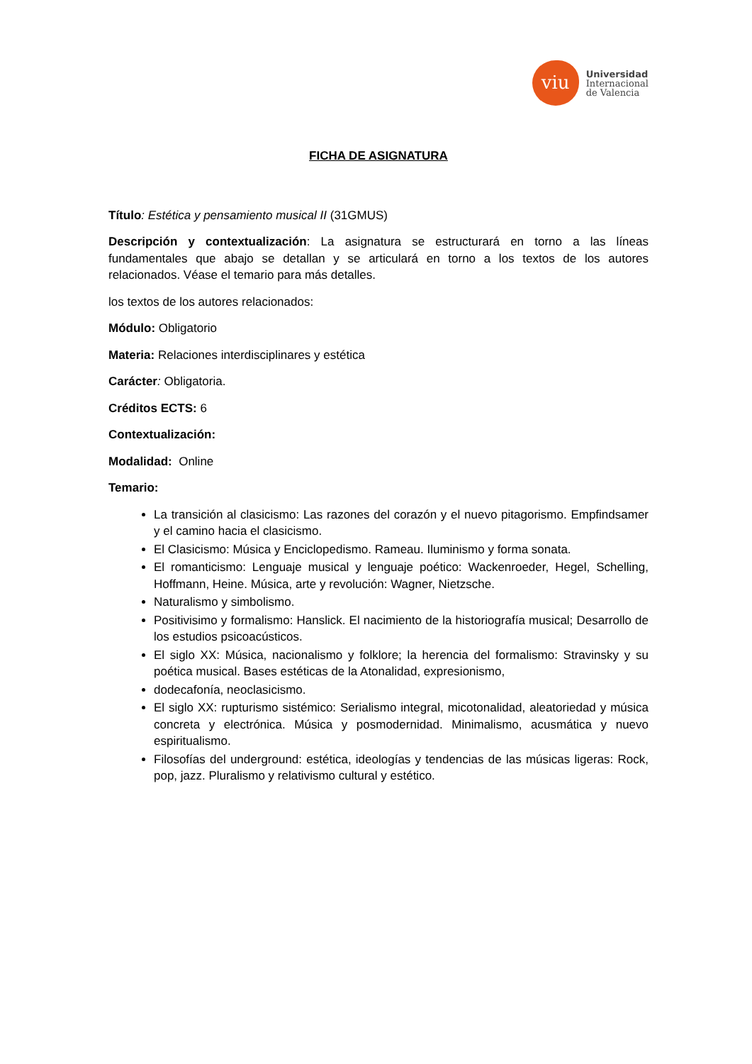viu
Universidad
Internacional
de Valencia
FICHA DE ASIGNATURA
Título: Estética y pensamiento musical II (31GMUS)
Descripción y contextualización: La asignatura se estructurará en torno a las líneas fundamentales que abajo se detallan y se articulará en torno a los textos de los autores relacionados. Véase el temario para más detalles.
los textos de los autores relacionados:
Módulo: Obligatorio
Materia: Relaciones interdisciplinares y estética
Carácter: Obligatoria.
Créditos ECTS: 6
Contextualización:
Modalidad: Online
Temario:
La transición al clasicismo: Las razones del corazón y el nuevo pitagorismo. Empfindsamer y el camino hacia el clasicismo.
El Clasicismo: Música y Enciclopedismo. Rameau. Iluminismo y forma sonata.
El romanticismo: Lenguaje musical y lenguaje poético: Wackenroeder, Hegel, Schelling, Hoffmann, Heine. Música, arte y revolución: Wagner, Nietzsche.
Naturalismo y simbolismo.
Positivisimo y formalismo: Hanslick. El nacimiento de la historiografía musical; Desarrollo de los estudios psicoacústicos.
El siglo XX: Música, nacionalismo y folklore; la herencia del formalismo: Stravinsky y su poética musical. Bases estéticas de la Atonalidad, expresionismo,
dodecafonía, neoclasicismo.
El siglo XX: rupturismo sistémico: Serialismo integral, micotonalidad, aleatoriedad y música concreta y electrónica. Música y posmodernidad. Minimalismo, acusmática y nuevo espiritualismo.
Filosofías del underground: estética, ideologías y tendencias de las músicas ligeras: Rock, pop, jazz. Pluralismo y relativismo cultural y estético.